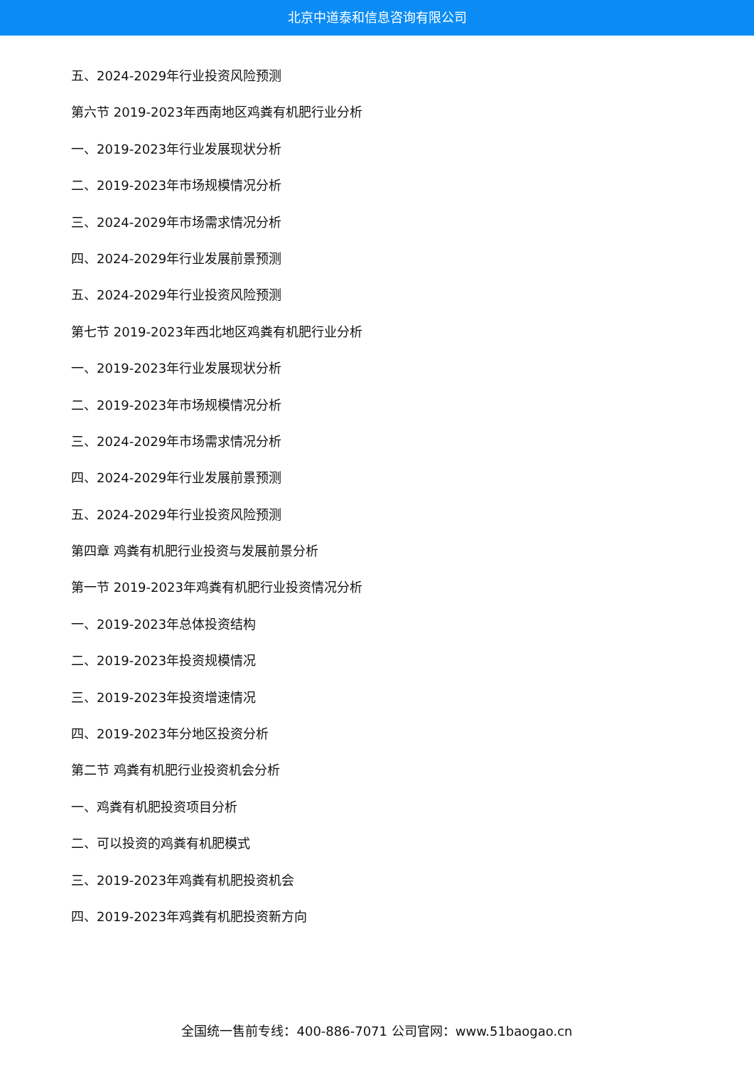北京中道泰和信息咨询有限公司
五、2024-2029年行业投资风险预测
第六节 2019-2023年西南地区鸡粪有机肥行业分析
一、2019-2023年行业发展现状分析
二、2019-2023年市场规模情况分析
三、2024-2029年市场需求情况分析
四、2024-2029年行业发展前景预测
五、2024-2029年行业投资风险预测
第七节 2019-2023年西北地区鸡粪有机肥行业分析
一、2019-2023年行业发展现状分析
二、2019-2023年市场规模情况分析
三、2024-2029年市场需求情况分析
四、2024-2029年行业发展前景预测
五、2024-2029年行业投资风险预测
第四章 鸡粪有机肥行业投资与发展前景分析
第一节 2019-2023年鸡粪有机肥行业投资情况分析
一、2019-2023年总体投资结构
二、2019-2023年投资规模情况
三、2019-2023年投资增速情况
四、2019-2023年分地区投资分析
第二节 鸡粪有机肥行业投资机会分析
一、鸡粪有机肥投资项目分析
二、可以投资的鸡粪有机肥模式
三、2019-2023年鸡粪有机肥投资机会
四、2019-2023年鸡粪有机肥投资新方向
全国统一售前专线：400-886-7071 公司官网：www.51baogao.cn